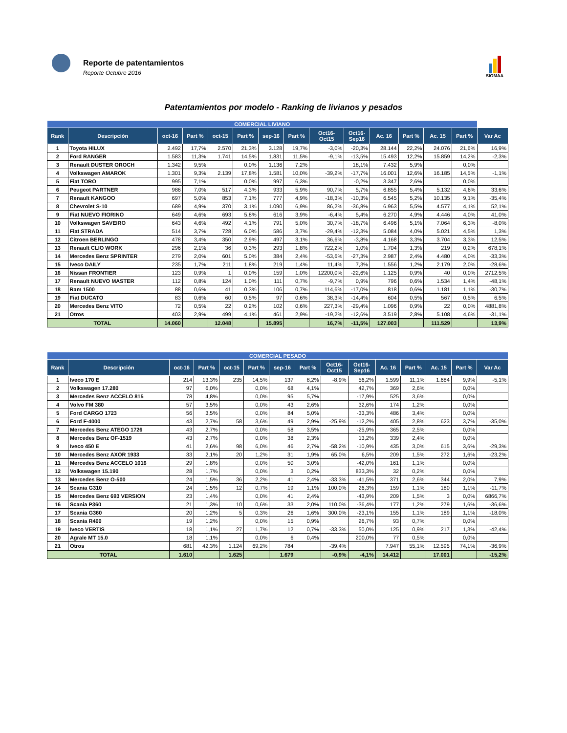Reporte de patentamientos
Reporte Octubre 2016
SIOMAA
Patentamientos por modelo - Ranking de livianos y pesados
| COMERCIAL LIVIANO | | | | | | | | | | | | | | |
| --- | --- | --- | --- | --- | --- | --- | --- | --- | --- | --- | --- | --- | --- | --- |
| Rank | Descripción | oct-16 | Part % | oct-15 | Part % | sep-16 | Part % | Oct16- Oct15 | Oct16- Sep16 | Ac. 16 | Part % | Ac. 15 | Part % | Var Ac |
| 1 | Toyota HILUX | 2.492 | 17,7% | 2.570 | 21,3% | 3.128 | 19,7% | -3,0% | -20,3% | 28.144 | 22,2% | 24.076 | 21,6% | 16,9% |
| 2 | Ford RANGER | 1.583 | 11,3% | 1.741 | 14,5% | 1.831 | 11,5% | -9,1% | -13,5% | 15.493 | 12,2% | 15.859 | 14,2% | -2,3% |
| 3 | Renault DUSTER OROCH | 1.342 | 9,5% | | 0,0% | 1.136 | 7,2% | | 18,1% | 7.432 | 5,9% | | 0,0% | |
| 4 | Volkswagen AMAROK | 1.301 | 9,3% | 2.139 | 17,8% | 1.581 | 10,0% | -39,2% | -17,7% | 16.001 | 12,6% | 16.185 | 14,5% | -1,1% |
| 5 | Fiat TORO | 995 | 7,1% | | 0,0% | 997 | 6,3% | | -0,2% | 3.347 | 2,6% | | 0,0% | |
| 6 | Peugeot PARTNER | 986 | 7,0% | 517 | 4,3% | 933 | 5,9% | 90,7% | 5,7% | 6.855 | 5,4% | 5.132 | 4,6% | 33,6% |
| 7 | Renault KANGOO | 697 | 5,0% | 853 | 7,1% | 777 | 4,9% | -18,3% | -10,3% | 6.545 | 5,2% | 10.135 | 9,1% | -35,4% |
| 8 | Chevrolet S-10 | 689 | 4,9% | 370 | 3,1% | 1.090 | 6,9% | 86,2% | -36,8% | 6.963 | 5,5% | 4.577 | 4,1% | 52,1% |
| 9 | Fiat NUEVO FIORINO | 649 | 4,6% | 693 | 5,8% | 616 | 3,9% | -6,4% | 5,4% | 6.270 | 4,9% | 4.446 | 4,0% | 41,0% |
| 10 | Volkswagen SAVEIRO | 643 | 4,6% | 492 | 4,1% | 791 | 5,0% | 30,7% | -18,7% | 6.496 | 5,1% | 7.064 | 6,3% | -8,0% |
| 11 | Fiat STRADA | 514 | 3,7% | 728 | 6,0% | 586 | 3,7% | -29,4% | -12,3% | 5.084 | 4,0% | 5.021 | 4,5% | 1,3% |
| 12 | Citroen BERLINGO | 478 | 3,4% | 350 | 2,9% | 497 | 3,1% | 36,6% | -3,8% | 4.168 | 3,3% | 3.704 | 3,3% | 12,5% |
| 13 | Renault CLIO WORK | 296 | 2,1% | 36 | 0,3% | 293 | 1,8% | 722,2% | 1,0% | 1.704 | 1,3% | 219 | 0,2% | 678,1% |
| 14 | Mercedes Benz SPRINTER | 279 | 2,0% | 601 | 5,0% | 384 | 2,4% | -53,6% | -27,3% | 2.987 | 2,4% | 4.480 | 4,0% | -33,3% |
| 15 | Iveco DAILY | 235 | 1,7% | 211 | 1,8% | 219 | 1,4% | 11,4% | 7,3% | 1.556 | 1,2% | 2.179 | 2,0% | -28,6% |
| 16 | Nissan FRONTIER | 123 | 0,9% | 1 | 0,0% | 159 | 1,0% | 12200,0% | -22,6% | 1.125 | 0,9% | 40 | 0,0% | 2712,5% |
| 17 | Renault NUEVO MASTER | 112 | 0,8% | 124 | 1,0% | 111 | 0,7% | -9,7% | 0,9% | 796 | 0,6% | 1.534 | 1,4% | -48,1% |
| 18 | Ram 1500 | 88 | 0,6% | 41 | 0,3% | 106 | 0,7% | 114,6% | -17,0% | 818 | 0,6% | 1.181 | 1,1% | -30,7% |
| 19 | Fiat DUCATO | 83 | 0,6% | 60 | 0,5% | 97 | 0,6% | 38,3% | -14,4% | 604 | 0,5% | 567 | 0,5% | 6,5% |
| 20 | Mercedes Benz VITO | 72 | 0,5% | 22 | 0,2% | 102 | 0,6% | 227,3% | -29,4% | 1.096 | 0,9% | 22 | 0,0% | 4881,8% |
| 21 | Otros | 403 | 2,9% | 499 | 4,1% | 461 | 2,9% | -19,2% | -12,6% | 3.519 | 2,8% | 5.108 | 4,6% | -31,1% |
| TOTAL | | 14.060 | | 12.048 | | 15.895 | | 16,7% | -11,5% | 127.003 | | 111.529 | | 13,9% |
| COMERCIAL PESADO | | | | | | | | | | | | | | |
| --- | --- | --- | --- | --- | --- | --- | --- | --- | --- | --- | --- | --- | --- | --- |
| Rank | Descripción | oct-16 | Part % | oct-15 | Part % | sep-16 | Part % | Oct16- Oct15 | Oct16- Sep16 | Ac. 16 | Part % | Ac. 15 | Part % | Var Ac |
| 1 | Iveco 170 E | 214 | 13,3% | 235 | 14,5% | 137 | 8,2% | -8,9% | 56,2% | 1.599 | 11,1% | 1.684 | 9,9% | -5,1% |
| 2 | Volkswagen 17.280 | 97 | 6,0% | | 0,0% | 68 | 4,1% | | 42,7% | 369 | 2,6% | | 0,0% | |
| 3 | Mercedes Benz ACCELO 815 | 78 | 4,8% | | 0,0% | 95 | 5,7% | | -17,9% | 525 | 3,6% | | 0,0% | |
| 4 | Volvo FM 380 | 57 | 3,5% | | 0,0% | 43 | 2,6% | | 32,6% | 174 | 1,2% | | 0,0% | |
| 5 | Ford CARGO 1723 | 56 | 3,5% | | 0,0% | 84 | 5,0% | | -33,3% | 486 | 3,4% | | 0,0% | |
| 6 | Ford F-4000 | 43 | 2,7% | 58 | 3,6% | 49 | 2,9% | -25,9% | -12,2% | 405 | 2,8% | 623 | 3,7% | -35,0% |
| 7 | Mercedes Benz ATEGO 1726 | 43 | 2,7% | | 0,0% | 58 | 3,5% | | -25,9% | 365 | 2,5% | | 0,0% | |
| 8 | Mercedes Benz OF-1519 | 43 | 2,7% | | 0,0% | 38 | 2,3% | | 13,2% | 339 | 2,4% | | 0,0% | |
| 9 | Iveco 450 E | 41 | 2,6% | 98 | 6,0% | 46 | 2,7% | -58,2% | -10,9% | 435 | 3,0% | 615 | 3,6% | -29,3% |
| 10 | Mercedes Benz AXOR 1933 | 33 | 2,1% | 20 | 1,2% | 31 | 1,9% | 65,0% | 6,5% | 209 | 1,5% | 272 | 1,6% | -23,2% |
| 11 | Mercedes Benz ACCELO 1016 | 29 | 1,8% | | 0,0% | 50 | 3,0% | | -42,0% | 161 | 1,1% | | 0,0% | |
| 12 | Volkswagen 15.190 | 28 | 1,7% | | 0,0% | 3 | 0,2% | | 833,3% | 32 | 0,2% | | 0,0% | |
| 13 | Mercedes Benz O-500 | 24 | 1,5% | 36 | 2,2% | 41 | 2,4% | -33,3% | -41,5% | 371 | 2,6% | 344 | 2,0% | 7,9% |
| 14 | Scania G310 | 24 | 1,5% | 12 | 0,7% | 19 | 1,1% | 100,0% | 26,3% | 159 | 1,1% | 180 | 1,1% | -11,7% |
| 15 | Mercedes Benz 693 VERSION | 23 | 1,4% | | 0,0% | 41 | 2,4% | | -43,9% | 209 | 1,5% | 3 | 0,0% | 6866,7% |
| 16 | Scania P360 | 21 | 1,3% | 10 | 0,6% | 33 | 2,0% | 110,0% | -36,4% | 177 | 1,2% | 279 | 1,6% | -36,6% |
| 17 | Scania G360 | 20 | 1,2% | 5 | 0,3% | 26 | 1,6% | 300,0% | -23,1% | 155 | 1,1% | 189 | 1,1% | -18,0% |
| 18 | Scania R400 | 19 | 1,2% | | 0,0% | 15 | 0,9% | | 26,7% | 93 | 0,7% | | 0,0% | |
| 19 | Iveco VERTIS | 18 | 1,1% | 27 | 1,7% | 12 | 0,7% | -33,3% | 50,0% | 125 | 0,9% | 217 | 1,3% | -42,4% |
| 20 | Agrale MT 15.0 | 18 | 1,1% | | 0,0% | 6 | 0,4% | | 200,0% | 77 | 0,5% | | 0,0% | |
| 21 | Otros | 681 | 42,3% | 1.124 | 69,2% | 784 | | -39,4% | | 7.947 | 55,1% | 12.595 | 74,1% | -36,9% |
| TOTAL | | 1.610 | | 1.625 | | 1.679 | | -0,9% | -4,1% | 14.412 | | 17.001 | | -15,2% |